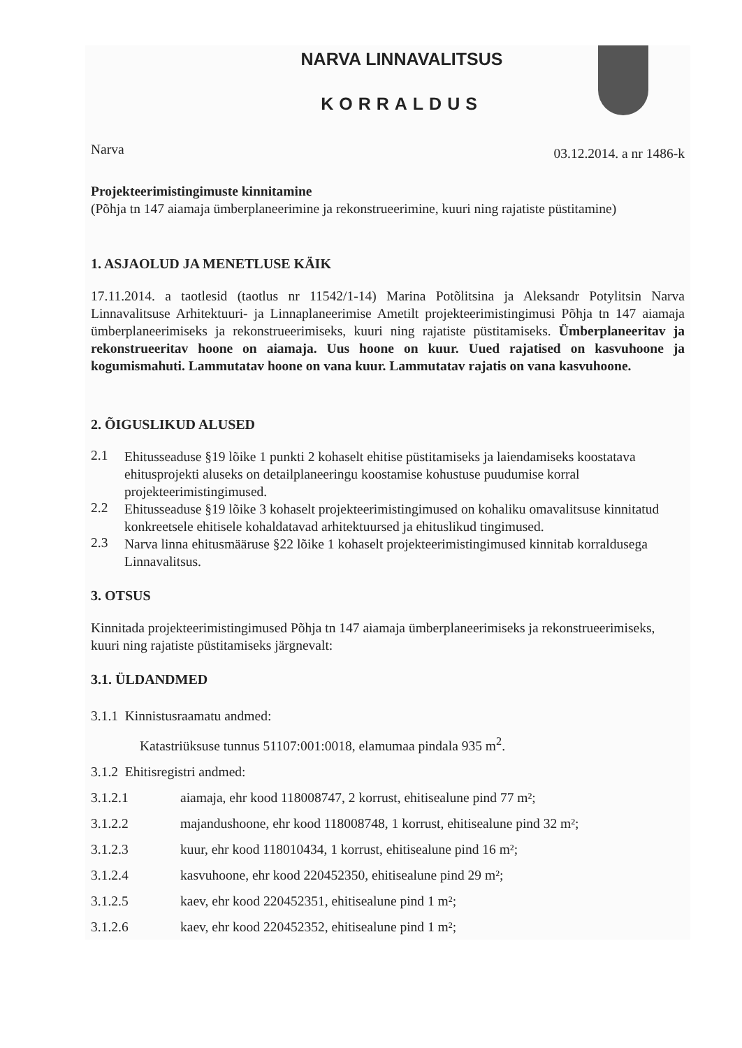NARVA LINNAVALITSUS
KORRALDUS
Narva 03.12.2014. a nr 1486-k
Projekteerimistingimuste kinnitamine
(Põhja tn 147 aiamaja ümberplaneerimine ja rekonstrueerimine, kuuri ning rajatiste püstitamine)
1. ASJAOLUD JA MENETLUSE KÄIK
17.11.2014. a taotlesid (taotlus nr 11542/1-14) Marina Potõlitsina ja Aleksandr Potylitsin Narva Linnavalitsuse Arhitektuuri- ja Linnaplaneerimise Ametilt projekteerimistingimusi Põhja tn 147 aiamaja ümberplaneerimiseks ja rekonstrueerimiseks, kuuri ning rajatiste püstitamiseks. Ümberplaneeritav ja rekonstrueeritav hoone on aiamaja. Uus hoone on kuur. Uued rajatised on kasvuhoone ja kogumismahuti. Lammutatav hoone on vana kuur. Lammutatav rajatis on vana kasvuhoone.
2. ÕIGUSLIKUD ALUSED
2.1
Ehitusseaduse §19 lõike 1 punkti 2 kohaselt ehitise püstitamiseks ja laiendamiseks koostatava ehitusprojekti aluseks on detailplaneeringu koostamise kohustuse puudumise korral projekteerimistingimused.
2.2
Ehitusseaduse §19 lõike 3 kohaselt projekteerimistingimused on kohaliku omavalitsuse kinnitatud konkreetsele ehitisele kohaldatavad arhitektuursed ja ehituslikud tingimused.
2.3
Narva linna ehitusmääruse §22 lõike 1 kohaselt projekteerimistingimused kinnitab korraldusega Linnavalitsus.
3. OTSUS
Kinnitada projekteerimistingimused Põhja tn 147 aiamaja ümberplaneerimiseks ja rekonstrueerimiseks, kuuri ning rajatiste püstitamiseks järgnevalt:
3.1. ÜLDANDMED
3.1.1 Kinnistusraamatu andmed:
Katastriüksuse tunnus 51107:001:0018, elamumaa pindala 935 m<sup>2</sup>.
3.1.2 Ehitisregistri andmed:
3.1.2.1 aiamaja, ehr kood 118008747, 2 korrust, ehitisealune pind 77 m²;
3.1.2.2 majandushoone, ehr kood 118008748, 1 korrust, ehitisealune pind 32 m²;
3.1.2.3 kuur, ehr kood 118010434, 1 korrust, ehitisealune pind 16 m²;
3.1.2.4 kasvuhoone, ehr kood 220452350, ehitisealune pind 29 m²;
3.1.2.5 kaev, ehr kood 220452351, ehitisealune pind 1 m²;
3.1.2.6 kaev, ehr kood 220452352, ehitisealune pind 1 m²;